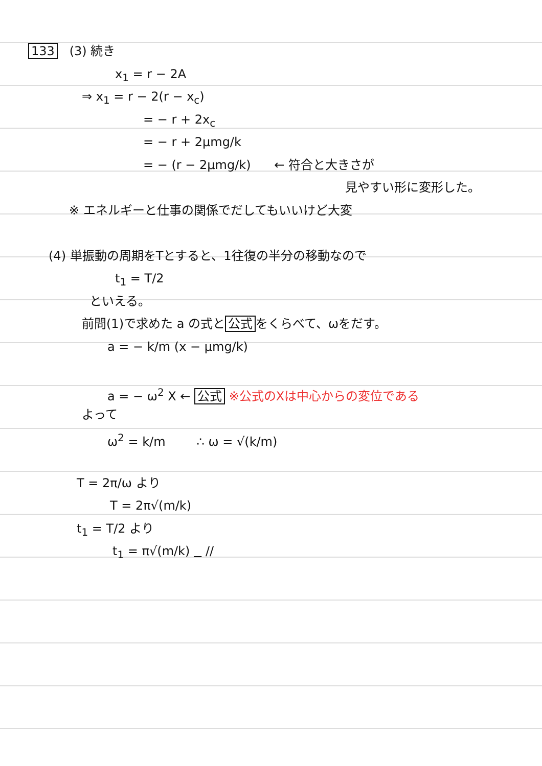133 (3) 続き
x<sub>1</sub> = r − 2A
⇒ x<sub>1</sub> = r − 2(r − x<sub>c</sub>)
= − r + 2x<sub>c</sub>
= − r + 2μmg/k
= − (r − 2μmg/k) ← 符合と大きさが
見やすい形に変形した。
※ エネルギーと仕事の関係でだしてもいいけど大変
(4) 単振動の周期をTとすると、1往復の半分の移動なので
t<sub>1</sub> = T/2
といえる。
前問(1)で求めた a の式と 公式 をくらべて、ωをだす。
a = − k/m (x − μmg/k)
a = − ω<sup>2</sup> X ← 公式 ※公式のXは中心からの変位である
よって
ω<sup>2</sup> = k/m ∴ ω = √(k/m)
T = 2π/ω より
T = 2π√(m/k)
t<sub>1</sub> = T/2 より
t<sub>1</sub> = π√(m/k) //